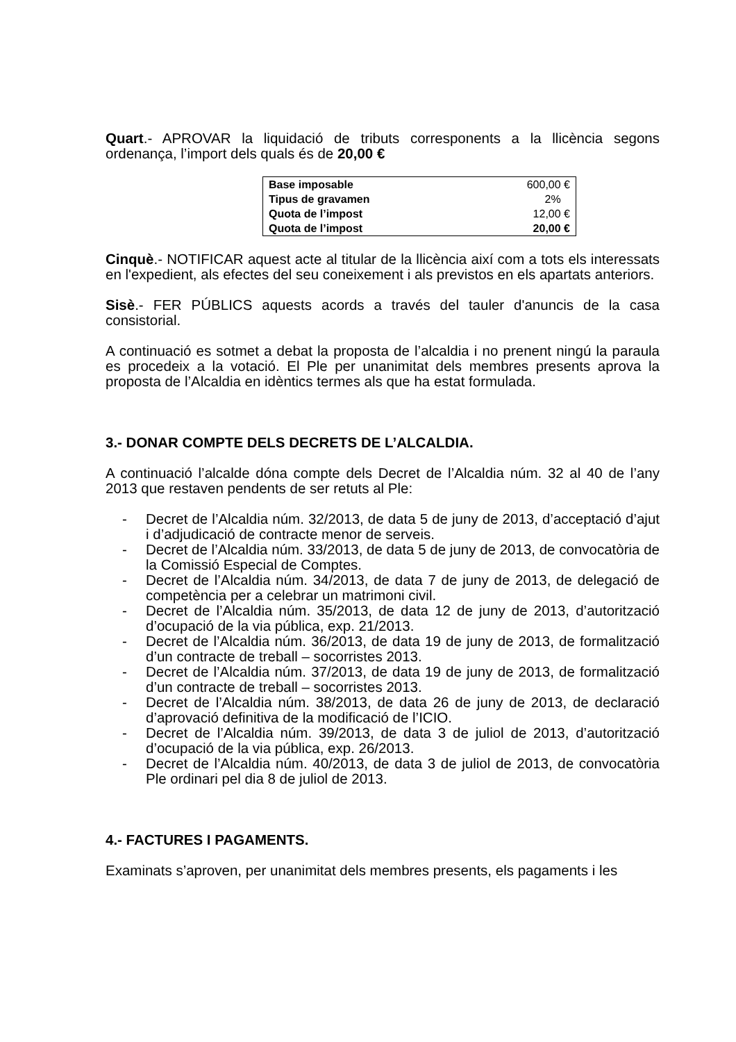Quart.- APROVAR la liquidació de tributs corresponents a la llicència segons ordenança, l’import dels quals és de 20,00 €
| Base imposable | 600,00 € |
| Tipus de gravamen | 2% |
| Quota de l’impost | 12,00 € |
| Quota de l’impost | 20,00 € |
Cinquè.- NOTIFICAR aquest acte al titular de la llicència així com a tots els interessats en l'expedient, als efectes del seu coneixement i als previstos en els apartats anteriors.
Sisè.- FER PÚBLICS aquests acords a través del tauler d'anuncis de la casa consistorial.
A continuació es sotmet a debat la proposta de l’alcaldia i no prenent ningú la paraula es procedeix a la votació. El Ple per unanimitat dels membres presents aprova la proposta de l’Alcaldia en idèntics termes als que ha estat formulada.
3.- DONAR COMPTE DELS DECRETS DE L’ALCALDIA.
A continuació l’alcalde dóna compte dels Decret de l’Alcaldia núm. 32 al 40 de l’any 2013 que restaven pendents de ser retuts al Ple:
- Decret de l’Alcaldia núm. 32/2013, de data 5 de juny de 2013, d’acceptació d’ajut i d’adjudicació de contracte menor de serveis.
- Decret de l’Alcaldia núm. 33/2013, de data 5 de juny de 2013, de convocatòria de la Comissió Especial de Comptes.
- Decret de l’Alcaldia núm. 34/2013, de data 7 de juny de 2013, de delegació de competència per a celebrar un matrimoni civil.
- Decret de l’Alcaldia núm. 35/2013, de data 12 de juny de 2013, d’autorització d’ocupació de la via pública, exp. 21/2013.
- Decret de l’Alcaldia núm. 36/2013, de data 19 de juny de 2013, de formalització d’un contracte de treball – socorristes 2013.
- Decret de l’Alcaldia núm. 37/2013, de data 19 de juny de 2013, de formalització d’un contracte de treball – socorristes 2013.
- Decret de l’Alcaldia núm. 38/2013, de data 26 de juny de 2013, de declaració d’aprovació definitiva de la modificació de l’ICIO.
- Decret de l’Alcaldia núm. 39/2013, de data 3 de juliol de 2013, d’autorització d’ocupació de la via pública, exp. 26/2013.
- Decret de l’Alcaldia núm. 40/2013, de data 3 de juliol de 2013, de convocatòria Ple ordinari pel dia 8 de juliol de 2013.
4.- FACTURES I PAGAMENTS.
Examinats s’aproven, per unanimitat dels membres presents, els pagaments i les